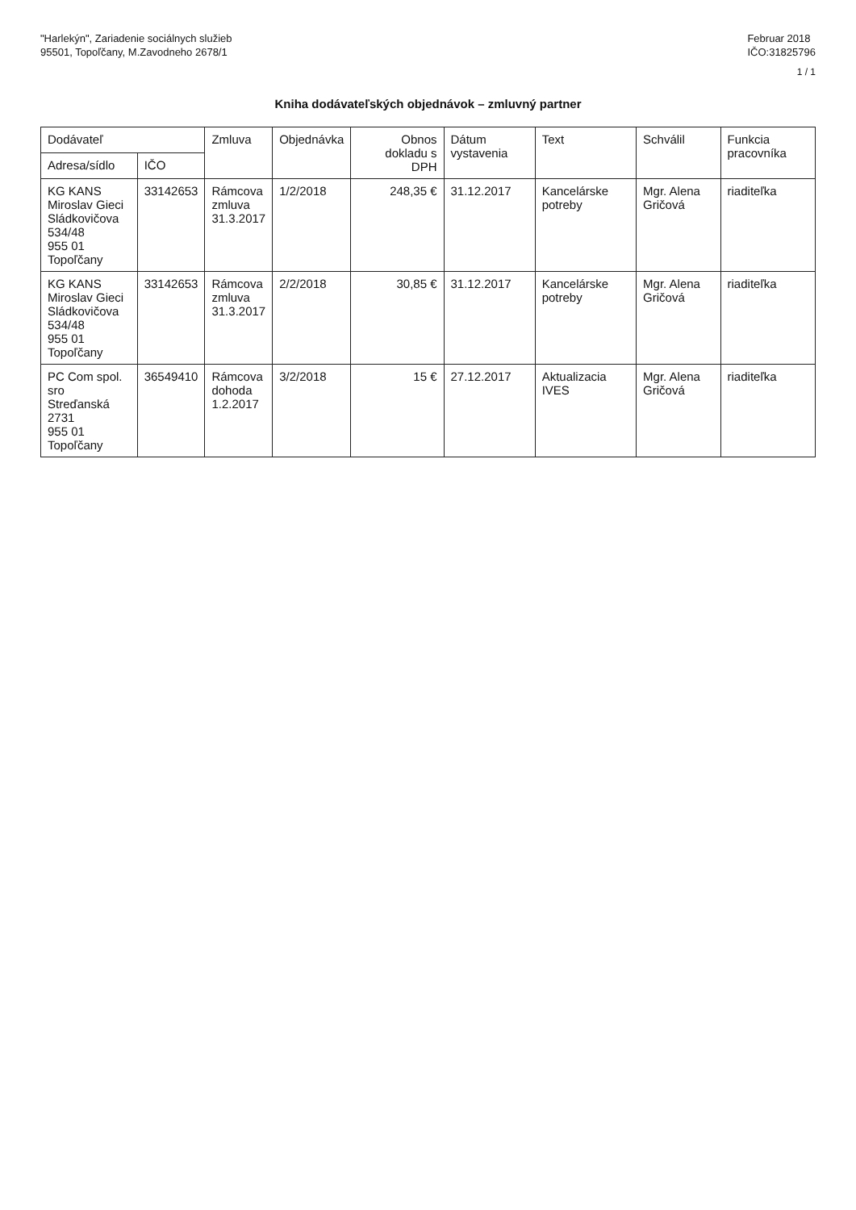"Harlekýn", Zariadenie sociálnych služieb
95501, Topoľčany, M.Zavodneho 2678/1
Februar 2018
IČO:31825796
1 / 1
Kniha dodávateľských objednávok – zmluvný partner
| Dodávateľ | | Zmluva | Objednávka | Obnos dokladu s DPH | Dátum vystavenia | Text | Schválil | Funkcia pracovníka |
| --- | --- | --- | --- | --- | --- | --- | --- | --- |
| Adresa/sídlo | IČO | | | | | | | |
| KG KANS Miroslav Gieci Sládkovičova 534/48 955 01 Topoľčany | 33142653 | Rámcova zmluva 31.3.2017 | 1/2/2018 | 248,35 € | 31.12.2017 | Kancelárske potreby | Mgr. Alena Gričová | riaditeľka |
| KG KANS Miroslav Gieci Sládkovičova 534/48 955 01 Topoľčany | 33142653 | Rámcova zmluva 31.3.2017 | 2/2/2018 | 30,85 € | 31.12.2017 | Kancelárske potreby | Mgr. Alena Gričová | riaditeľka |
| PC Com spol. sro Streďanská 2731 955 01 Topoľčany | 36549410 | Rámcova dohoda 1.2.2017 | 3/2/2018 | 15 € | 27.12.2017 | Aktualizacia IVES | Mgr. Alena Gričová | riaditeľka |